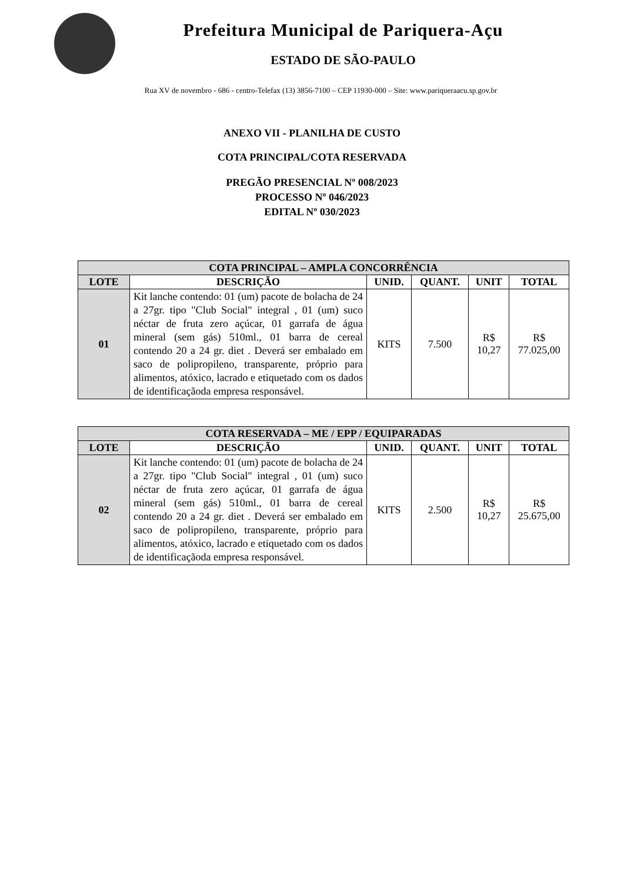Prefeitura Municipal de Pariquera-Açu
ESTADO DE SÃO-PAULO
Rua XV de novembro - 686 - centro-Telefax (13) 3856-7100 – CEP 11930-000 – Site: www.pariqueraacu.sp.gov.br
ANEXO VII - PLANILHA DE CUSTO
COTA PRINCIPAL/COTA RESERVADA
PREGÃO PRESENCIAL Nº 008/2023
PROCESSO Nº 046/2023
EDITAL Nº 030/2023
| COTA PRINCIPAL – AMPLA CONCORRÊNCIA | | | | | |
| LOTE | DESCRIÇÃO | UNID. | QUANT. | UNIT | TOTAL |
| 01 | Kit lanche contendo: 01 (um) pacote de bolacha de 24 a 27gr. tipo "Club Social" integral , 01 (um) suco néctar de fruta zero açúcar, 01 garrafa de água mineral (sem gás) 510ml., 01 barra de cereal contendo 20 a 24 gr. diet . Deverá ser embalado em saco de polipropileno, transparente, próprio para alimentos, atóxico, lacrado e etiquetado com os dados de identificaçãoda empresa responsável. | KITS | 7.500 | R$ 10,27 | R$ 77.025,00 |
| COTA RESERVADA – ME / EPP / EQUIPARADAS | | | | | |
| LOTE | DESCRIÇÃO | UNID. | QUANT. | UNIT | TOTAL |
| 02 | Kit lanche contendo: 01 (um) pacote de bolacha de 24 a 27gr. tipo "Club Social" integral , 01 (um) suco néctar de fruta zero açúcar, 01 garrafa de água mineral (sem gás) 510ml., 01 barra de cereal contendo 20 a 24 gr. diet . Deverá ser embalado em saco de polipropileno, transparente, próprio para alimentos, atóxico, lacrado e etiquetado com os dados de identificaçãoda empresa responsável. | KITS | 2.500 | R$ 10,27 | R$ 25.675,00 |